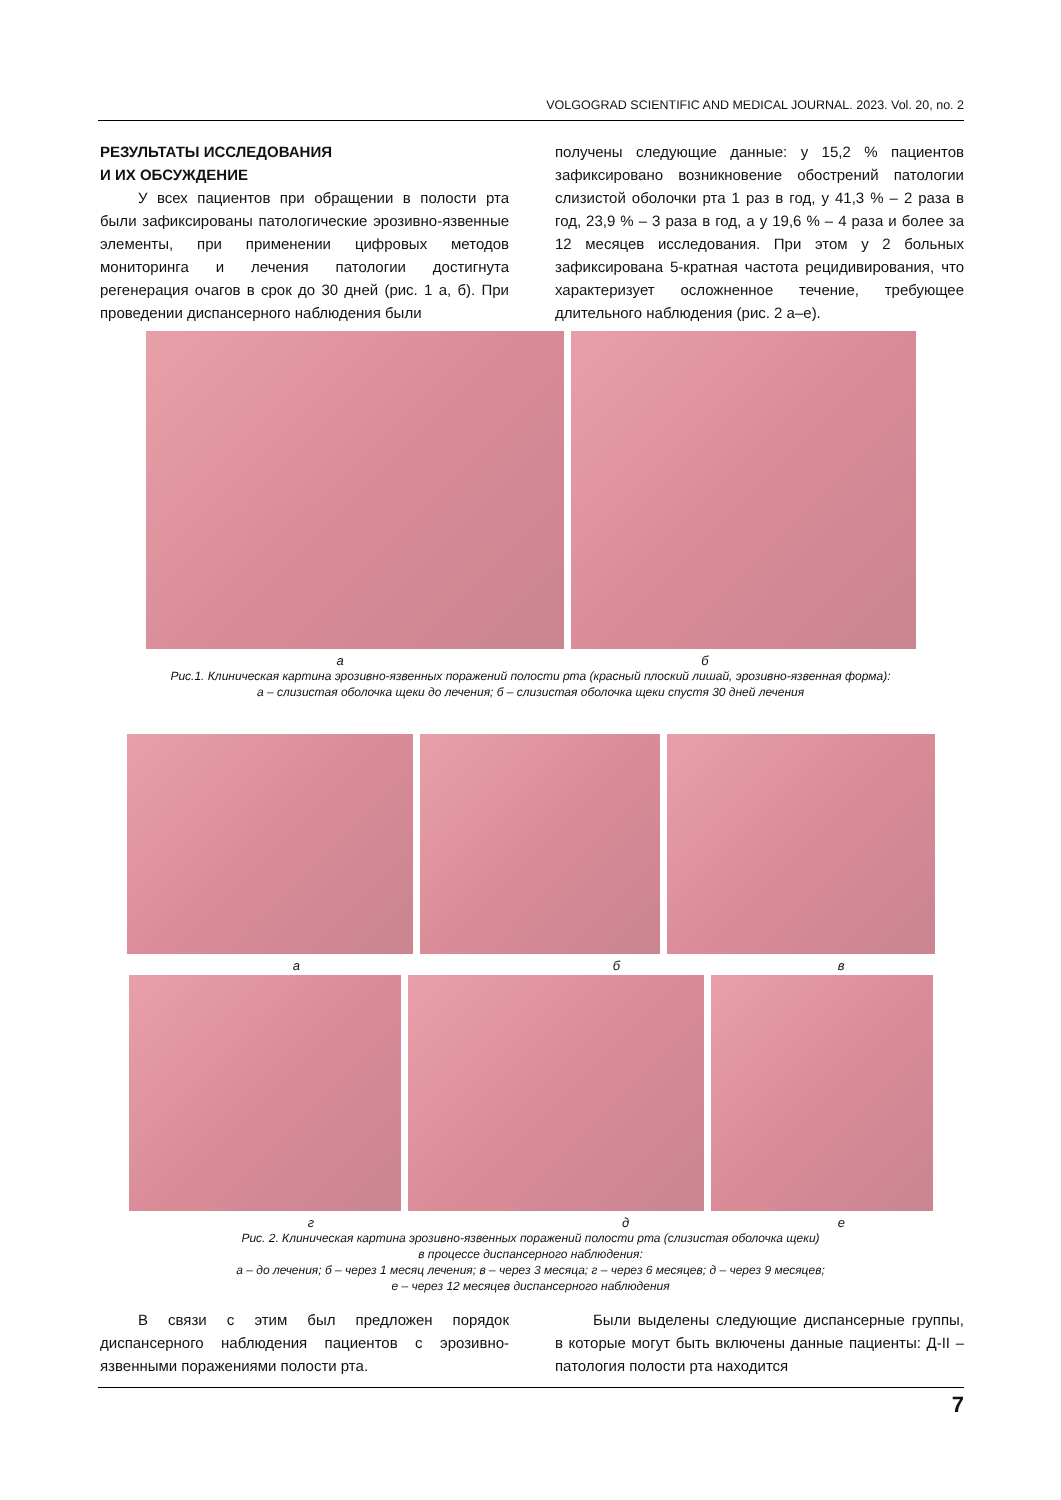VOLGOGRAD SCIENTIFIC AND MEDICAL JOURNAL. 2023. Vol. 20, no. 2
РЕЗУЛЬТАТЫ ИССЛЕДОВАНИЯ
И ИХ ОБСУЖДЕНИЕ
У всех пациентов при обращении в полости рта были зафиксированы патологические эрозивно-язвенные элементы, при применении цифровых методов мониторинга и лечения патологии достигнута регенерация очагов в срок до 30 дней (рис. 1 а, б). При проведении диспансерного наблюдения были
получены следующие данные: у 15,2 % пациентов зафиксировано возникновение обострений патологии слизистой оболочки рта 1 раз в год, у 41,3 % – 2 раза в год, 23,9 % – 3 раза в год, а у 19,6 % – 4 раза и более за 12 месяцев исследования. При этом у 2 больных зафиксирована 5-кратная частота рецидивирования, что характеризует осложненное течение, требующее длительного наблюдения (рис. 2 а–е).
аб
Рис.1. Клиническая картина эрозивно-язвенных поражений полости рта (красный плоский лишай, эрозивно-язвенная форма):
а – слизистая оболочка щеки до лечения; б – слизистая оболочка щеки спустя 30 дней лечения
а бв
где
Рис. 2. Клиническая картина эрозивно-язвенных поражений полости рта (слизистая оболочка щеки)
в процессе диспансерного наблюдения:
а – до лечения; б – через 1 месяц лечения; в – через 3 месяца; г – через 6 месяцев; д – через 9 месяцев;
е – через 12 месяцев диспансерного наблюдения
В связи с этим был предложен порядок диспансерного наблюдения пациентов с эрозивно-язвенными поражениями полости рта.
Были выделены следующие диспансерные группы, в которые могут быть включены данные пациенты: Д-II – патология полости рта находится
7